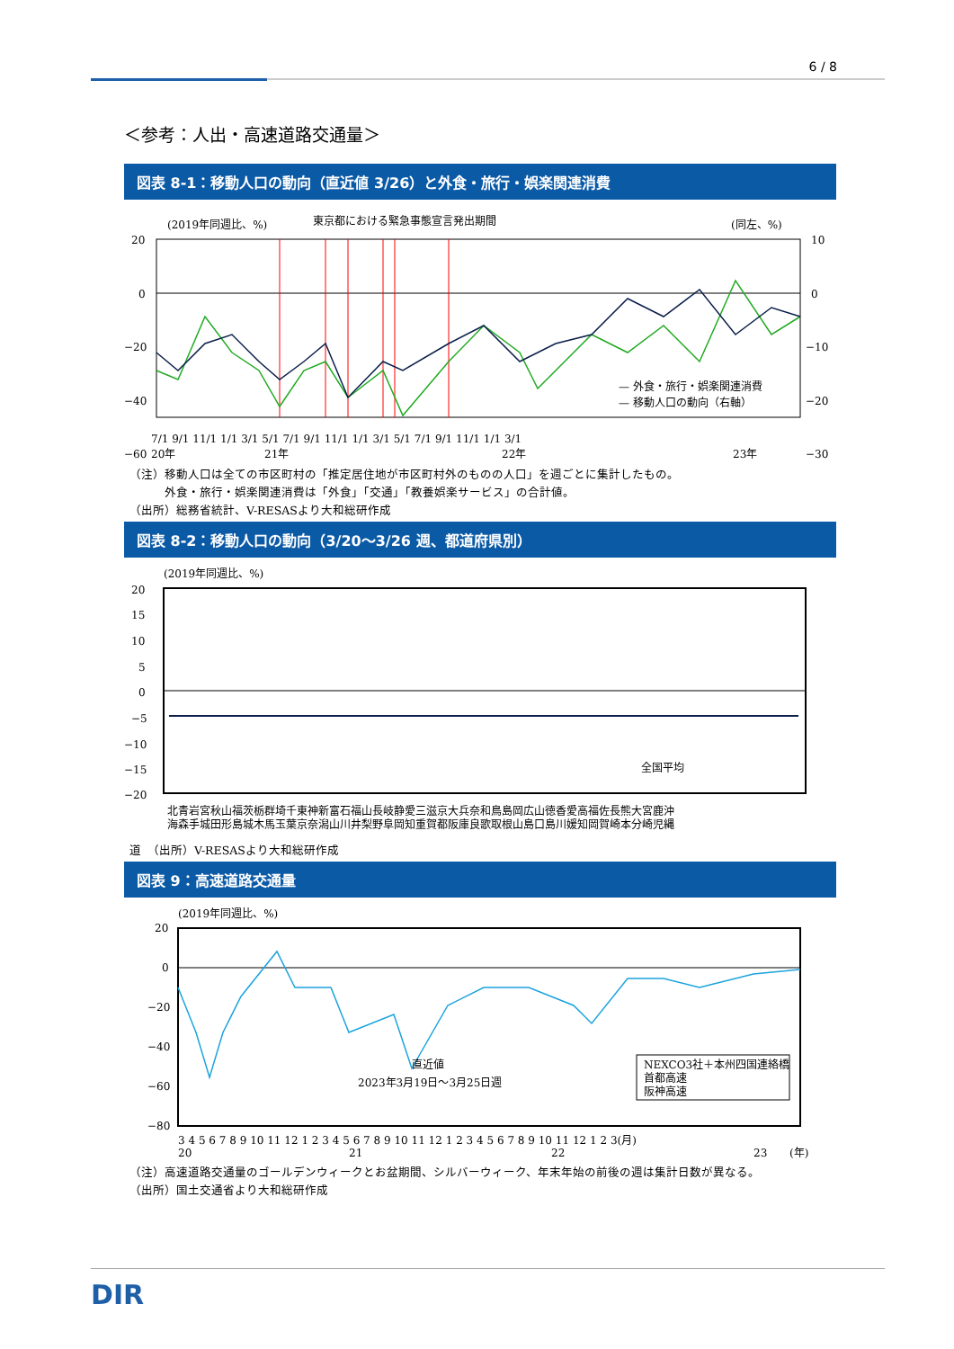6 / 8
＜参考：人出・高速道路交通量＞
図表 8-1：移動人口の動向（直近値 3/26）と外食・旅行・娯楽関連消費
(2019年同週比、%)
東京都における緊急事態宣言発出期間
(同左、%)
20
0
−20
−40
−60
10
0
−10
−20
−30
7/1 9/1 11/1 1/1 3/1 5/1 7/1 9/1 11/1 1/1 3/1 5/1 7/1 9/1 11/1 1/1 3/1
20年
21年
22年
23年
— 外食・旅行・娯楽関連消費
— 移動人口の動向（右軸）
（注）移動人口は全ての市区町村の「推定居住地が市区町村外のものの人口」を週ごとに集計したもの。
　　　外食・旅行・娯楽関連消費は「外食」「交通」「教養娯楽サービス」の合計値。
（出所）総務省統計、V-RESASより大和総研作成
図表 8-2：移動人口の動向（3/20～3/26 週、都道府県別）
(2019年同週比、%)
20
15
10
5
0
−5
−10
−15
−20
全国平均
北青岩宮秋山福茨栃群埼千東神新富石福山長岐静愛三滋京大兵奈和鳥島岡広山徳香愛高福佐長熊大宮鹿沖
海森手城田形島城木馬玉葉京奈潟山川井梨野阜岡知重賀都阪庫良歌取根山島口島川媛知岡賀崎本分崎児縄
道　（出所）V-RESASより大和総研作成
図表 9：高速道路交通量
(2019年同週比、%)
20
0
−20
−40
−60
−80
直近値
2023年3月19日～3月25日週
NEXCO3社＋本州四国連絡橋
首都高速
阪神高速
3 4 5 6 7 8 9 10 11 12 1 2 3 4 5 6 7 8 9 10 11 12 1 2 3 4 5 6 7 8 9 10 11 12 1 2 3(月)
20
21
22
23
(年)
（注）高速道路交通量のゴールデンウィークとお盆期間、シルバーウィーク、年末年始の前後の週は集計日数が異なる。
（出所）国土交通省より大和総研作成
DIR